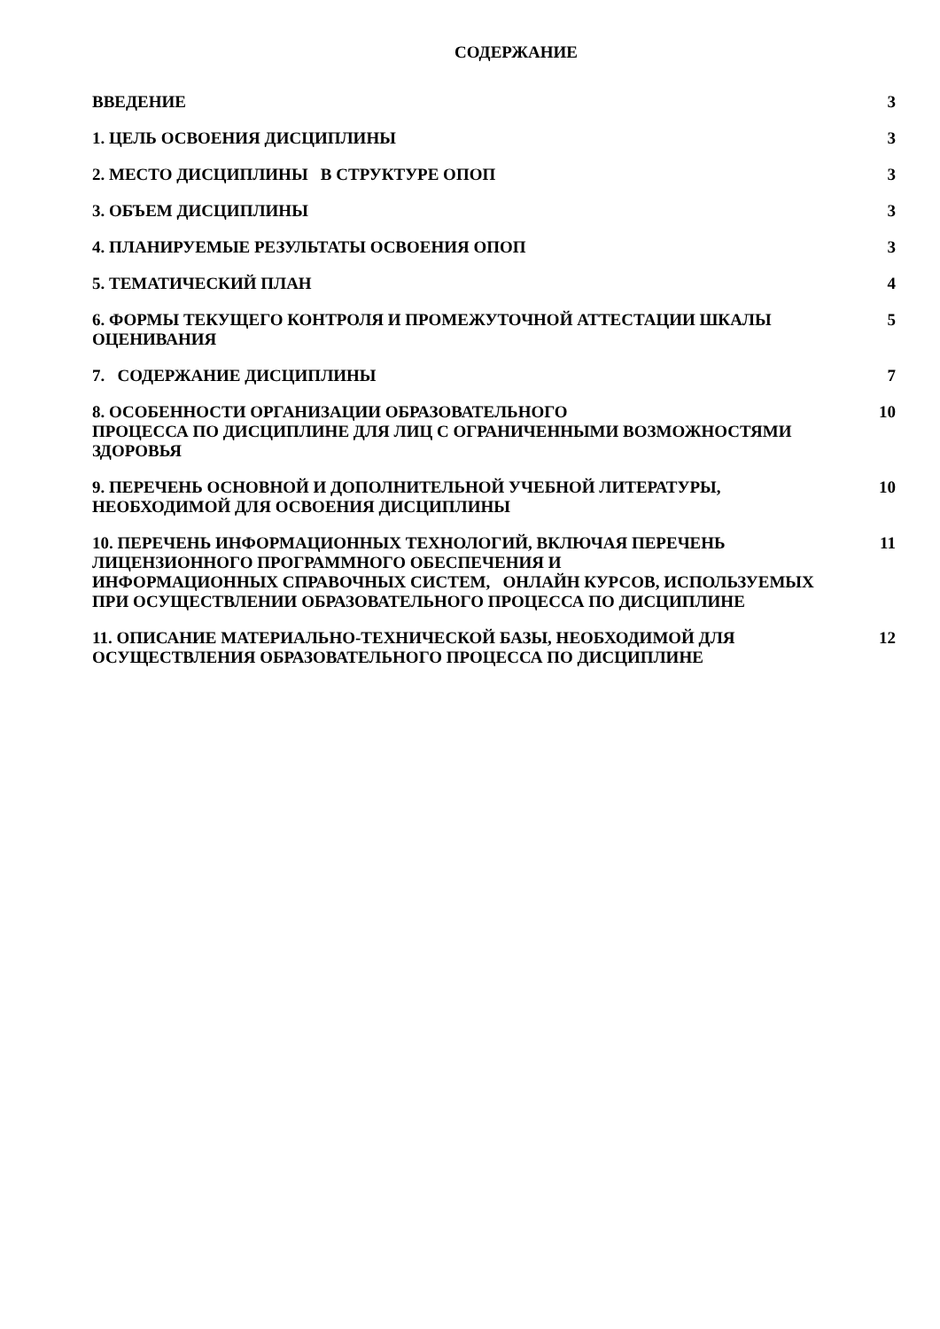СОДЕРЖАНИЕ
ВВЕДЕНИЕ 3
1. ЦЕЛЬ ОСВОЕНИЯ ДИСЦИПЛИНЫ 3
2. МЕСТО ДИСЦИПЛИНЫ В СТРУКТУРЕ ОПОП 3
3. ОБЪЕМ ДИСЦИПЛИНЫ 3
4. ПЛАНИРУЕМЫЕ РЕЗУЛЬТАТЫ ОСВОЕНИЯ ОПОП 3
5. ТЕМАТИЧЕСКИЙ ПЛАН 4
6. ФОРМЫ ТЕКУЩЕГО КОНТРОЛЯ И ПРОМЕЖУТОЧНОЙ АТТЕСТАЦИИ ШКАЛЫ ОЦЕНИВАНИЯ 5
7. СОДЕРЖАНИЕ ДИСЦИПЛИНЫ 7
8. ОСОБЕННОСТИ ОРГАНИЗАЦИИ ОБРАЗОВАТЕЛЬНОГО
ПРОЦЕССА ПО ДИСЦИПЛИНЕ ДЛЯ ЛИЦ С ОГРАНИЧЕННЫМИ ВОЗМОЖНОСТЯМИ ЗДОРОВЬЯ
10
9. ПЕРЕЧЕНЬ ОСНОВНОЙ И ДОПОЛНИТЕЛЬНОЙ УЧЕБНОЙ ЛИТЕРАТУРЫ, НЕОБХОДИМОЙ ДЛЯ ОСВОЕНИЯ ДИСЦИПЛИНЫ
10
10. ПЕРЕЧЕНЬ ИНФОРМАЦИОННЫХ ТЕХНОЛОГИЙ, ВКЛЮЧАЯ ПЕРЕЧЕНЬ ЛИЦЕНЗИОННОГО ПРОГРАММНОГО ОБЕСПЕЧЕНИЯ И
ИНФОРМАЦИОННЫХ СПРАВОЧНЫХ СИСТЕМ, ОНЛАЙН КУРСОВ, ИСПОЛЬЗУЕМЫХ ПРИ ОСУЩЕСТВЛЕНИИ ОБРАЗОВАТЕЛЬНОГО ПРОЦЕССА ПО ДИСЦИПЛИНЕ
11
11. ОПИСАНИЕ МАТЕРИАЛЬНО-ТЕХНИЧЕСКОЙ БАЗЫ, НЕОБХОДИМОЙ ДЛЯ ОСУЩЕСТВЛЕНИЯ ОБРАЗОВАТЕЛЬНОГО ПРОЦЕССА ПО ДИСЦИПЛИНЕ
12